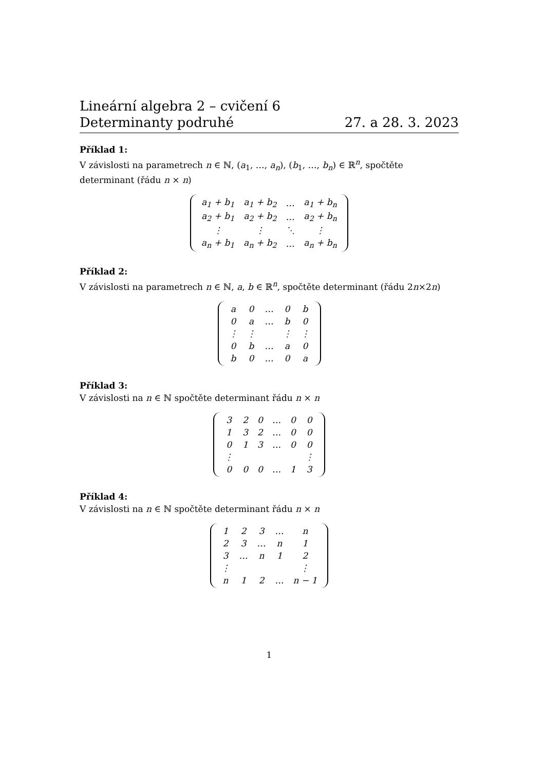Lineární algebra 2 – cvičení 6
Determinanty podruhé 27. a 28. 3. 2023
Příklad 1:
V závislosti na parametrech n ∈ ℕ, (a<sub>1</sub>, …, a<sub>n</sub>), (b<sub>1</sub>, …, b<sub>n</sub>) ∈ ℝ<sup>n</sup>, spočtěte determinant (řádu n × n)
| a<sub>1</sub> + b<sub>1</sub> | a<sub>1</sub> + b<sub>2</sub> | … | a<sub>1</sub> + b<sub>n</sub> |
| a<sub>2</sub> + b<sub>1</sub> | a<sub>2</sub> + b<sub>2</sub> | … | a<sub>2</sub> + b<sub>n</sub> |
| ⋮ | ⋮ | ⋱ | ⋮ |
| a<sub>n</sub> + b<sub>1</sub> | a<sub>n</sub> + b<sub>2</sub> | … | a<sub>n</sub> + b<sub>n</sub> |
Příklad 2:
V závislosti na parametrech n ∈ ℕ, a, b ∈ ℝ<sup>n</sup>, spočtěte determinant (řádu 2n×2n)
| a | 0 | … | 0 | b |
| 0 | a | … | b | 0 |
| ⋮ | ⋮ | | ⋮ | ⋮ |
| 0 | b | … | a | 0 |
| b | 0 | … | 0 | a |
Příklad 3:
V závislosti na n ∈ ℕ spočtěte determinant řádu n × n
| 3 | 2 | 0 | … | 0 | 0 |
| 1 | 3 | 2 | … | 0 | 0 |
| 0 | 1 | 3 | … | 0 | 0 |
| ⋮ | | | | | ⋮ |
| 0 | 0 | 0 | … | 1 | 3 |
Příklad 4:
V závislosti na n ∈ ℕ spočtěte determinant řádu n × n
| 1 | 2 | 3 | … | n |
| 2 | 3 | … | n | 1 |
| 3 | … | n | 1 | 2 |
| ⋮ | | | | ⋮ |
| n | 1 | 2 | … | n − 1 |
1